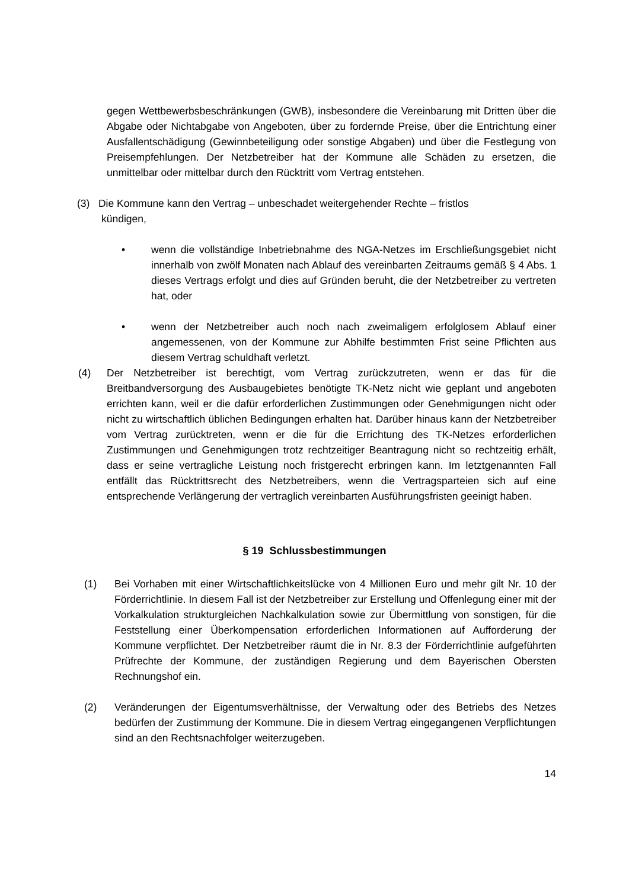gegen Wettbewerbsbeschränkungen (GWB), insbesondere die Vereinbarung mit Dritten über die Abgabe oder Nichtabgabe von Angeboten, über zu fordernde Preise, über die Entrichtung einer Ausfallentschädigung (Gewinnbeteiligung oder sonstige Abgaben) und über die Festlegung von Preisempfehlungen. Der Netzbetreiber hat der Kommune alle Schäden zu ersetzen, die unmittelbar oder mittelbar durch den Rücktritt vom Vertrag entstehen.
(3) Die Kommune kann den Vertrag – unbeschadet weitergehender Rechte – fristlos
kündigen,
• wenn die vollständige Inbetriebnahme des NGA-Netzes im Erschließungsgebiet nicht innerhalb von zwölf Monaten nach Ablauf des vereinbarten Zeitraums gemäß § 4 Abs. 1 dieses Vertrags erfolgt und dies auf Gründen beruht, die der Netzbetreiber zu vertreten hat, oder
• wenn der Netzbetreiber auch noch nach zweimaligem erfolglosem Ablauf einer angemessenen, von der Kommune zur Abhilfe bestimmten Frist seine Pflichten aus diesem Vertrag schuldhaft verletzt.
(4) Der Netzbetreiber ist berechtigt, vom Vertrag zurückzutreten, wenn er das für die Breitbandversorgung des Ausbaugebietes benötigte TK-Netz nicht wie geplant und angeboten errichten kann, weil er die dafür erforderlichen Zustimmungen oder Genehmigungen nicht oder nicht zu wirtschaftlich üblichen Bedingungen erhalten hat. Darüber hinaus kann der Netzbetreiber vom Vertrag zurücktreten, wenn er die für die Errichtung des TK-Netzes erforderlichen Zustimmungen und Genehmigungen trotz rechtzeitiger Beantragung nicht so rechtzeitig erhält, dass er seine vertragliche Leistung noch fristgerecht erbringen kann. Im letztgenannten Fall entfällt das Rücktrittsrecht des Netzbetreibers, wenn die Vertragsparteien sich auf eine entsprechende Verlängerung der vertraglich vereinbarten Ausführungsfristen geeinigt haben.
§ 19 Schlussbestimmungen
(1) Bei Vorhaben mit einer Wirtschaftlichkeitslücke von 4 Millionen Euro und mehr gilt Nr. 10 der Förderrichtlinie. In diesem Fall ist der Netzbetreiber zur Erstellung und Offenlegung einer mit der Vorkalkulation strukturgleichen Nachkalkulation sowie zur Übermittlung von sonstigen, für die Feststellung einer Überkompensation erforderlichen Informationen auf Aufforderung der Kommune verpflichtet. Der Netzbetreiber räumt die in Nr. 8.3 der Förderrichtlinie aufgeführten Prüfrechte der Kommune, der zuständigen Regierung und dem Bayerischen Obersten Rechnungshof ein.
(2) Veränderungen der Eigentumsverhältnisse, der Verwaltung oder des Betriebs des Netzes bedürfen der Zustimmung der Kommune. Die in diesem Vertrag eingegangenen Verpflichtungen sind an den Rechtsnachfolger weiterzugeben.
14